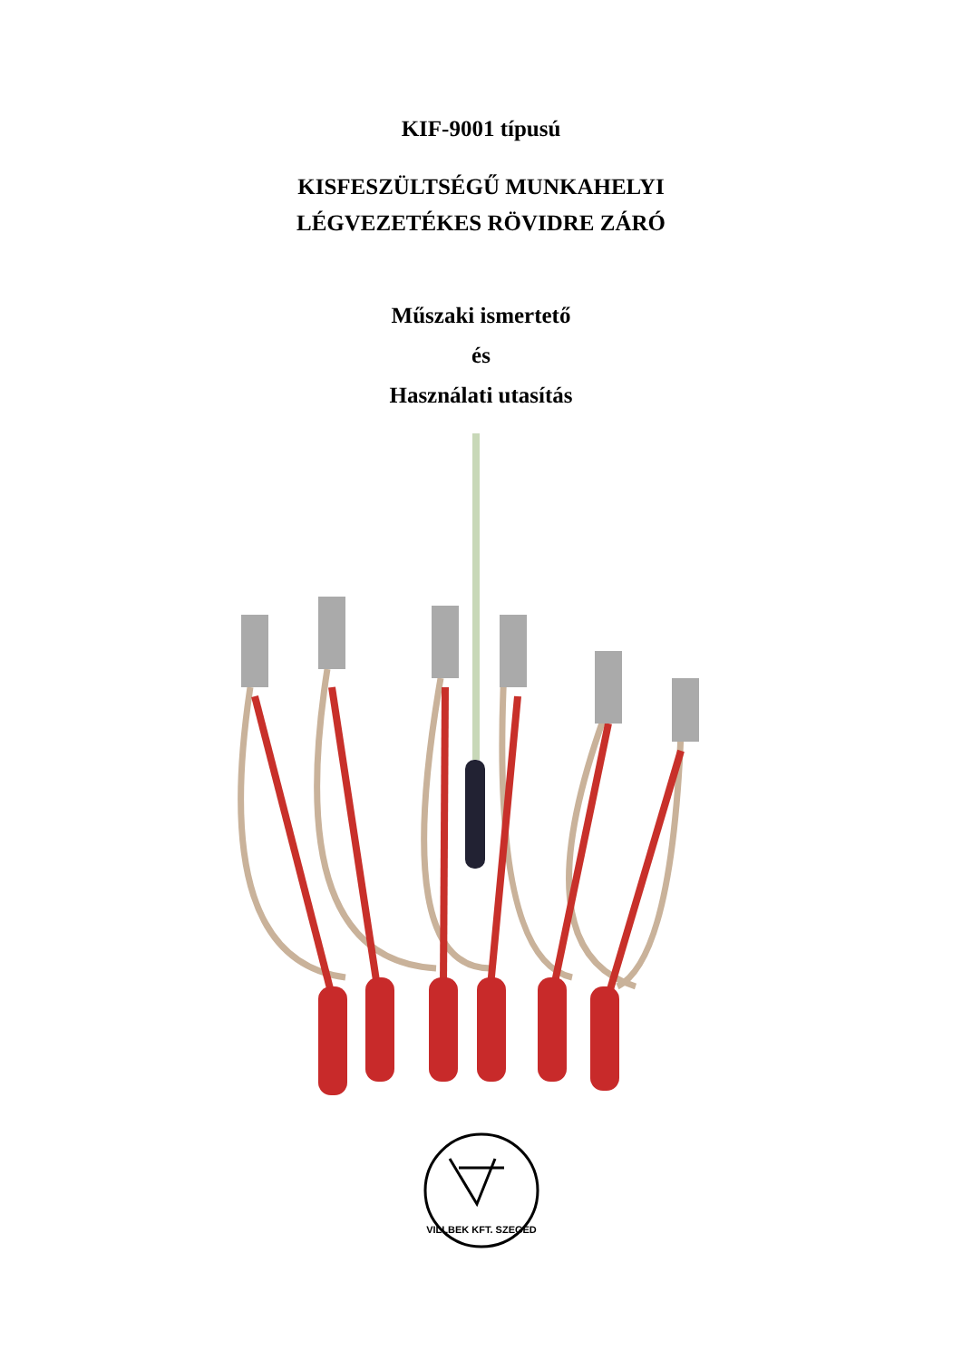KIF-9001 típusú
KISFESZÜLTSÉGŰ MUNKAHELYI
LÉGVEZETÉKES RÖVIDRE ZÁRÓ
Műszaki ismertető
és
Használati utasítás
VILLBEK KFT. SZEGED